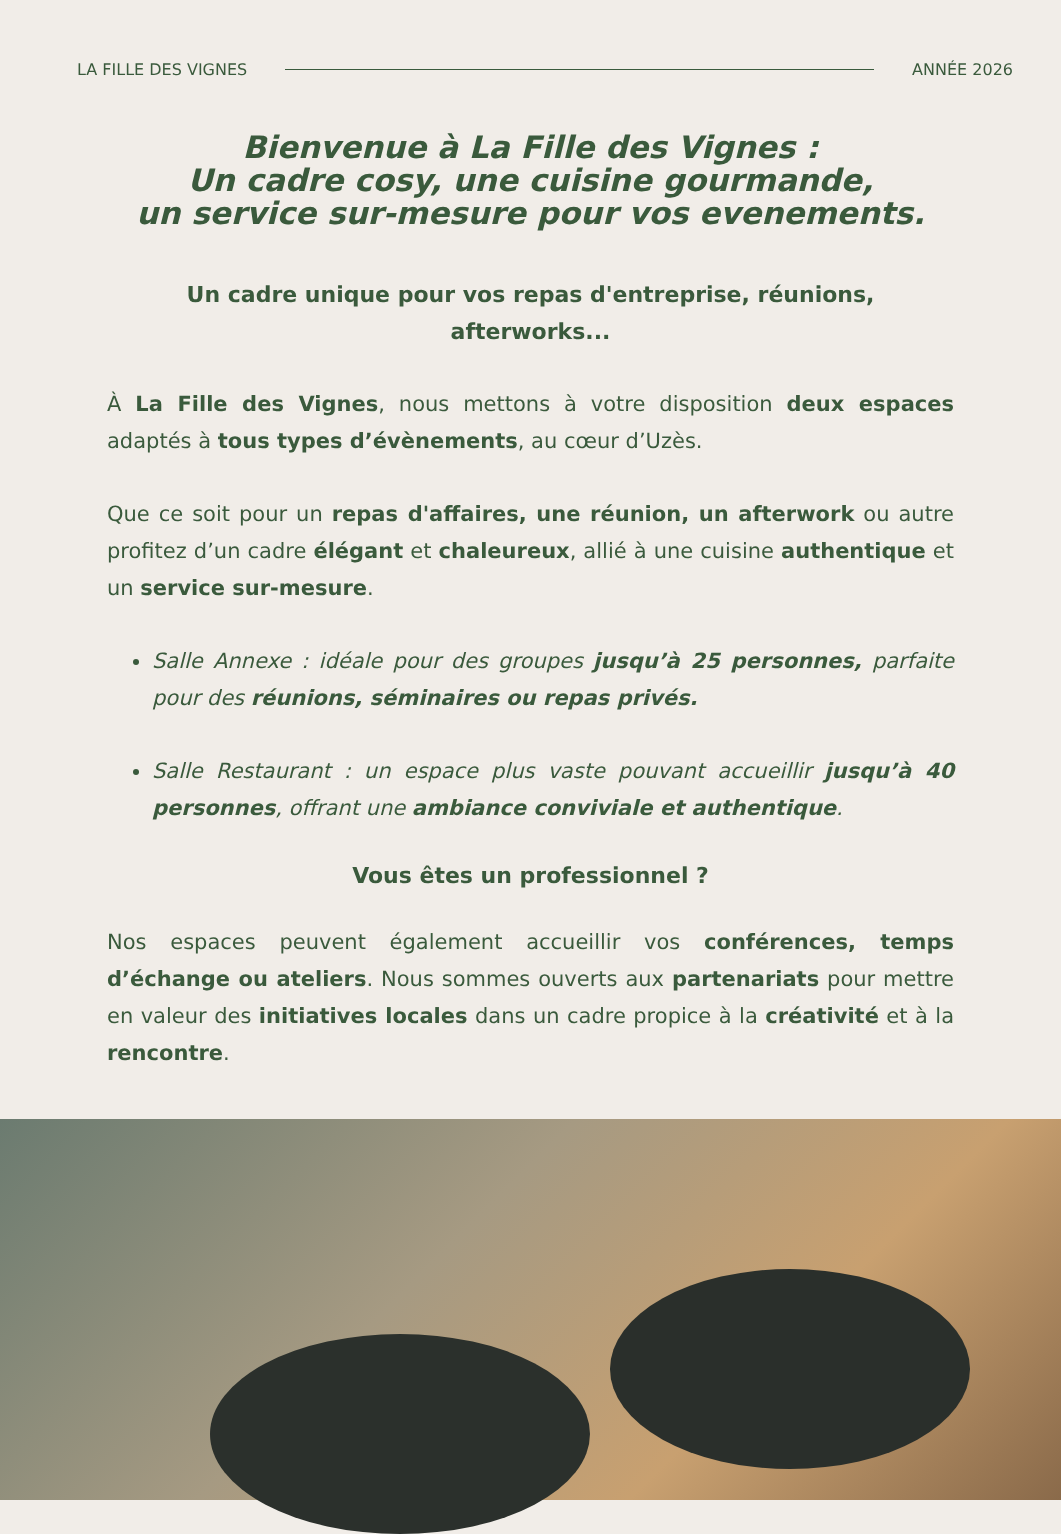LA FILLE DES VIGNES ANNÉE 2026
Bienvenue à La Fille des Vignes :
Un cadre cosy, une cuisine gourmande,
un service sur-mesure pour vos evenements.
Un cadre unique pour vos repas d'entreprise, réunions, afterworks...
À La Fille des Vignes, nous mettons à votre disposition deux espaces adaptés à tous types d’évènements, au cœur d’Uzès.
Que ce soit pour un repas d'affaires, une réunion, un afterwork ou autre profitez d’un cadre élégant et chaleureux, allié à une cuisine authentique et un service sur-mesure.
Salle Annexe : idéale pour des groupes jusqu’à 25 personnes, parfaite pour des réunions, séminaires ou repas privés.
Salle Restaurant : un espace plus vaste pouvant accueillir jusqu’à 40 personnes, offrant une ambiance conviviale et authentique.
Vous êtes un professionnel ?
Nos espaces peuvent également accueillir vos conférences, temps d’échange ou ateliers. Nous sommes ouverts aux partenariats pour mettre en valeur des initiatives locales dans un cadre propice à la créativité et à la rencontre.